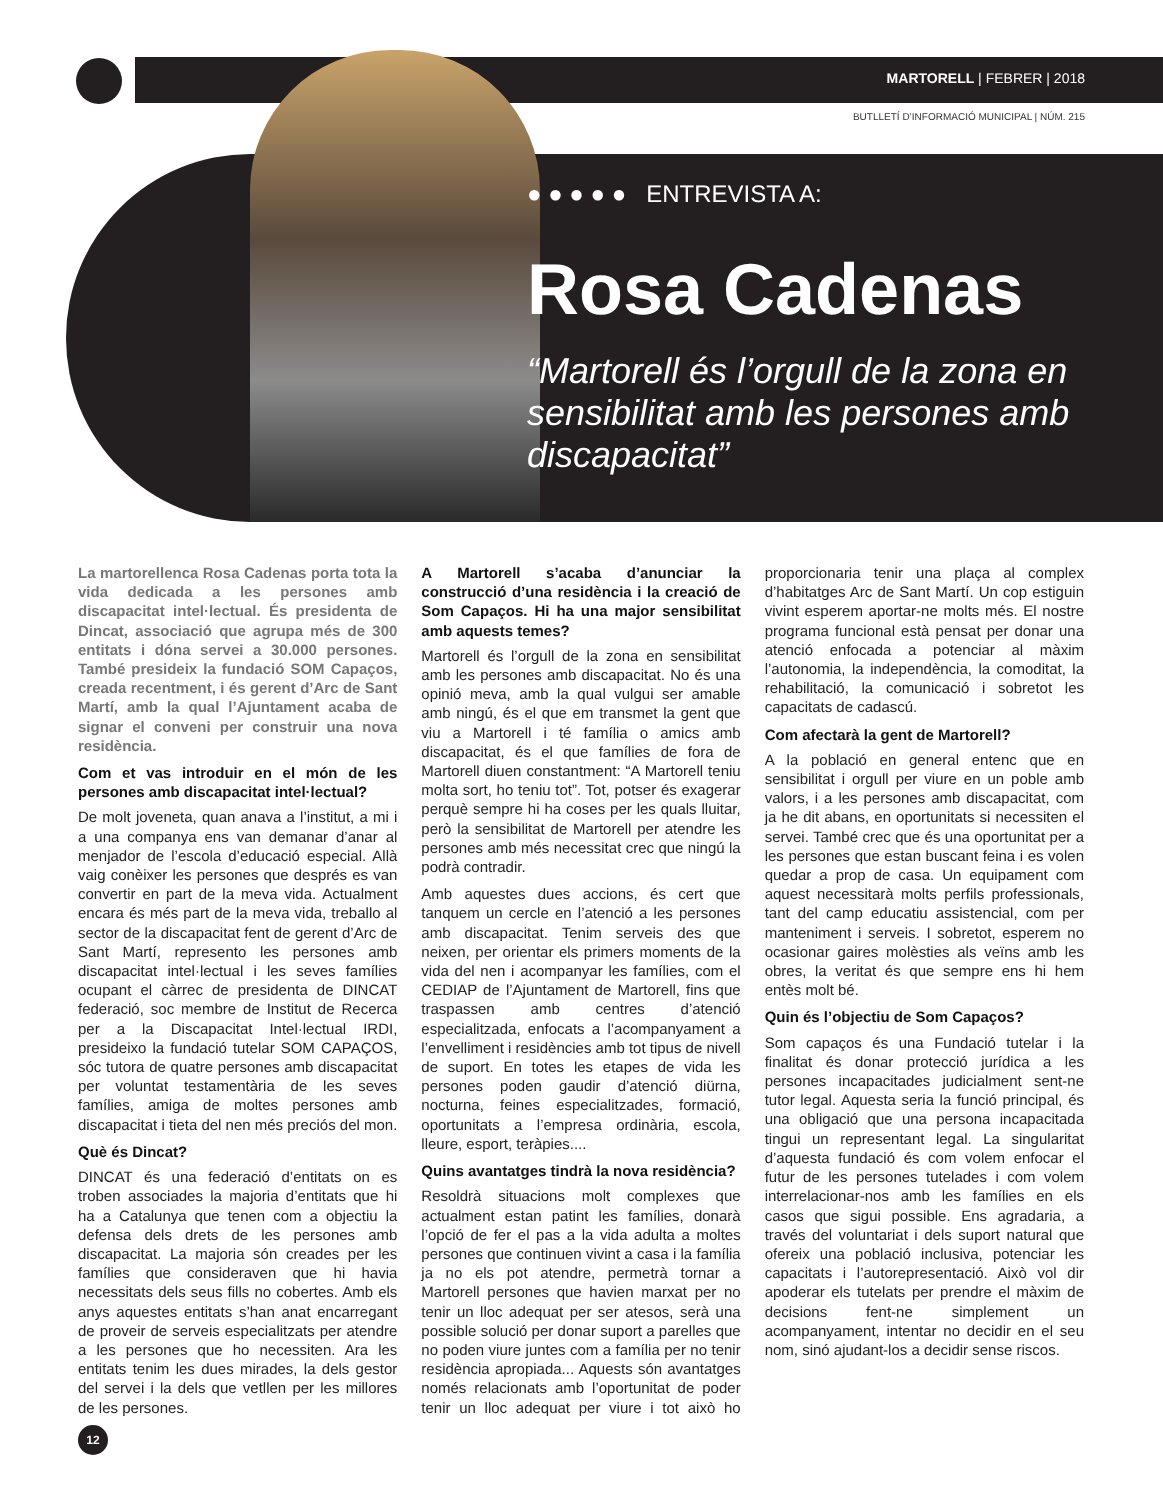MARTORELL | FEBRER | 2018
BUTLLETÍ D’INFORMACIÓ MUNICIPAL | NÚM. 215
● ● ● ● ● ENTREVISTA A:
Rosa Cadenas
“Martorell és l’orgull de la zona en sensibilitat amb les persones amb discapacitat”
La martorellenca Rosa Cadenas porta tota la vida dedicada a les persones amb discapacitat intel·lectual. És presidenta de Dincat, associació que agrupa més de 300 entitats i dóna servei a 30.000 persones. També presideix la fundació SOM Capaços, creada recentment, i és gerent d’Arc de Sant Martí, amb la qual l’Ajuntament acaba de signar el conveni per construir una nova residència.
Com et vas introduir en el món de les persones amb discapacitat intel·lectual?
De molt joveneta, quan anava a l’institut, a mi i a una companya ens van demanar d’anar al menjador de l’escola d’educació especial. Allà vaig conèixer les persones que després es van convertir en part de la meva vida. Actualment encara és més part de la meva vida, treballo al sector de la discapacitat fent de gerent d’Arc de Sant Martí, represento les persones amb discapacitat intel·lectual i les seves famílies ocupant el càrrec de presidenta de DINCAT federació, soc membre de Institut de Recerca per a la Discapacitat Intel·lectual IRDI, presideixo la fundació tutelar SOM CAPAÇOS, sóc tutora de quatre persones amb discapacitat per voluntat testamentària de les seves famílies, amiga de moltes persones amb discapacitat i tieta del nen més preciós del mon.
Què és Dincat?
DINCAT és una federació d’entitats on es troben associades la majoria d’entitats que hi ha a Catalunya que tenen com a objectiu la defensa dels drets de les persones amb discapacitat. La majoria són creades per les famílies que consideraven que hi havia necessitats dels seus fills no cobertes. Amb els anys aquestes entitats s’han anat encarregant de proveir de serveis especialitzats per atendre a les persones que ho necessiten. Ara les entitats tenim les dues mirades, la dels gestor del servei i la dels que vetllen per les millores de les persones.
A Martorell s’acaba d’anunciar la construcció d’una residència i la creació de Som Capaços. Hi ha una major sensibilitat amb aquests temes?
Martorell és l’orgull de la zona en sensibilitat amb les persones amb discapacitat. No és una opinió meva, amb la qual vulgui ser amable amb ningú, és el que em transmet la gent que viu a Martorell i té família o amics amb discapacitat, és el que famílies de fora de Martorell diuen constantment: “A Martorell teniu molta sort, ho teniu tot”. Tot, potser és exagerar perquè sempre hi ha coses per les quals lluitar, però la sensibilitat de Martorell per atendre les persones amb més necessitat crec que ningú la podrà contradir.
Amb aquestes dues accions, és cert que tanquem un cercle en l’atenció a les persones amb discapacitat. Tenim serveis des que neixen, per orientar els primers moments de la vida del nen i acompanyar les famílies, com el CEDIAP de l’Ajuntament de Martorell, fins que traspassen amb centres d’atenció especialitzada, enfocats a l’acompanyament a l’envelliment i residències amb tot tipus de nivell de suport. En totes les etapes de vida les persones poden gaudir d’atenció diürna, nocturna, feines especialitzades, formació, oportunitats a l’empresa ordinària, escola, lleure, esport, teràpies....
Quins avantatges tindrà la nova residència?
Resoldrà situacions molt complexes que actualment estan patint les famílies, donarà l’opció de fer el pas a la vida adulta a moltes persones que continuen vivint a casa i la família ja no els pot atendre, permetrà tornar a Martorell persones que havien marxat per no tenir un lloc adequat per ser atesos, serà una possible solució per donar suport a parelles que no poden viure juntes com a família per no tenir residència apropiada... Aquests són avantatges només relacionats amb l’oportunitat de poder tenir un lloc adequat per viure i tot això ho proporcionaria tenir una plaça al complex d’habitatges Arc de Sant Martí. Un cop estiguin vivint esperem aportar-ne molts més. El nostre programa funcional està pensat per donar una atenció enfocada a potenciar al màxim l’autonomia, la independència, la comoditat, la rehabilitació, la comunicació i sobretot les capacitats de cadascú.
Com afectarà la gent de Martorell?
A la població en general entenc que en sensibilitat i orgull per viure en un poble amb valors, i a les persones amb discapacitat, com ja he dit abans, en oportunitats si necessiten el servei. També crec que és una oportunitat per a les persones que estan buscant feina i es volen quedar a prop de casa. Un equipament com aquest necessitarà molts perfils professionals, tant del camp educatiu assistencial, com per manteniment i serveis. I sobretot, esperem no ocasionar gaires molèsties als veïns amb les obres, la veritat és que sempre ens hi hem entès molt bé.
Quin és l’objectiu de Som Capaços?
Som capaços és una Fundació tutelar i la finalitat és donar protecció jurídica a les persones incapacitades judicialment sent-ne tutor legal. Aquesta seria la funció principal, és una obligació que una persona incapacitada tingui un representant legal. La singularitat d’aquesta fundació és com volem enfocar el futur de les persones tutelades i com volem interrelacionar-nos amb les famílies en els casos que sigui possible. Ens agradaria, a través del voluntariat i dels suport natural que ofereix una població inclusiva, potenciar les capacitats i l’autorepresentació. Això vol dir apoderar els tutelats per prendre el màxim de decisions fent-ne simplement un acompanyament, intentar no decidir en el seu nom, sinó ajudant-los a decidir sense riscos.
12